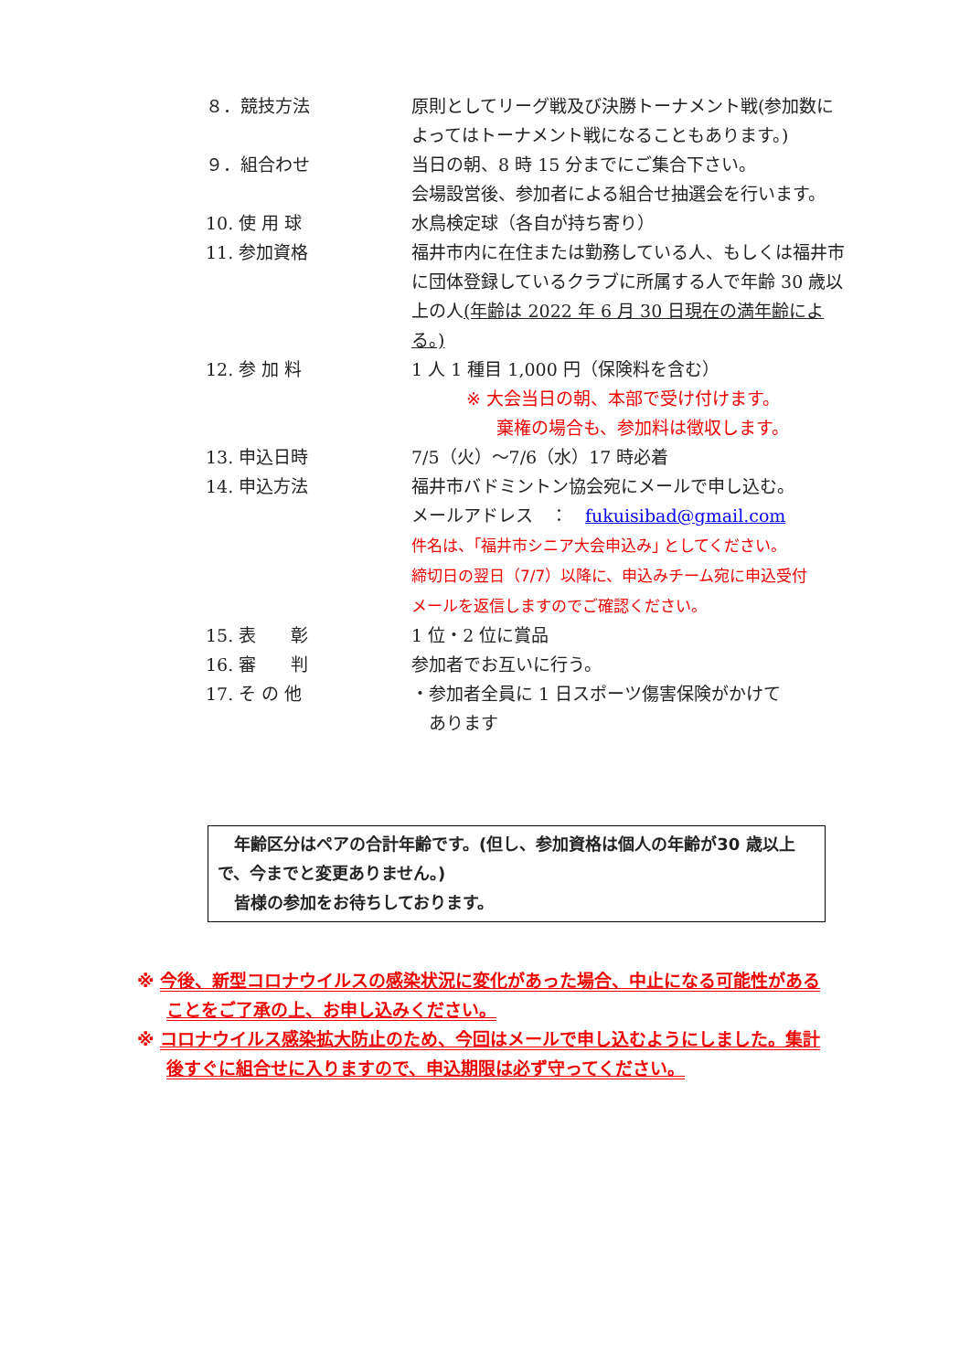| ８．競技方法 | 原則としてリーグ戦及び決勝トーナメント戦(参加数によってはトーナメント戦になることもあります。) |
| ９．組合わせ | 当日の朝、8 時 15 分までにご集合下さい。 会場設営後、参加者による組合せ抽選会を行います。 |
| 10. 使 用 球 | 水鳥検定球（各自が持ち寄り） |
| 11. 参加資格 | 福井市内に在住または勤務している人、もしくは福井市に団体登録しているクラブに所属する人で年齢 30 歳以上の人 (年齢は 2022 年 6 月 30 日現在の満年齢による。) |
| 12. 参 加 料 | 1 人 1 種目 1,000 円（保険料を含む） ※ 大会当日の朝、本部で受け付けます。 棄権の場合も、参加料は徴収します。 |
| 13. 申込日時 | 7/5（火）～7/6（水）17 時必着 |
| 14. 申込方法 | 福井市バドミントン協会宛にメールで申し込む。 メールアドレス ： fukuisibad@gmail.com 件名は、｢福井市シニア大会申込み｣ としてください。 締切日の翌日（7/7）以降に、申込みチーム宛に申込受付 メールを返信しますのでご確認ください。 |
| 15. 表 彰 | 1 位・2 位に賞品 |
| 16. 審 判 | 参加者でお互いに行う。 |
| 17. そ の 他 | ・参加者全員に 1 日スポーツ傷害保険がかけて あります |
　年齢区分はペアの合計年齢です。(但し、参加資格は個人の年齢が30 歳以上で、今までと変更ありません。)
　皆様の参加をお待ちしております。
※ 今後、新型コロナウイルスの感染状況に変化があった場合、中止になる可能性があることをご了承の上、お申し込みください。
※ コロナウイルス感染拡大防止のため、今回はメールで申し込むようにしました。集計後すぐに組合せに入りますので、申込期限は必ず守ってください。